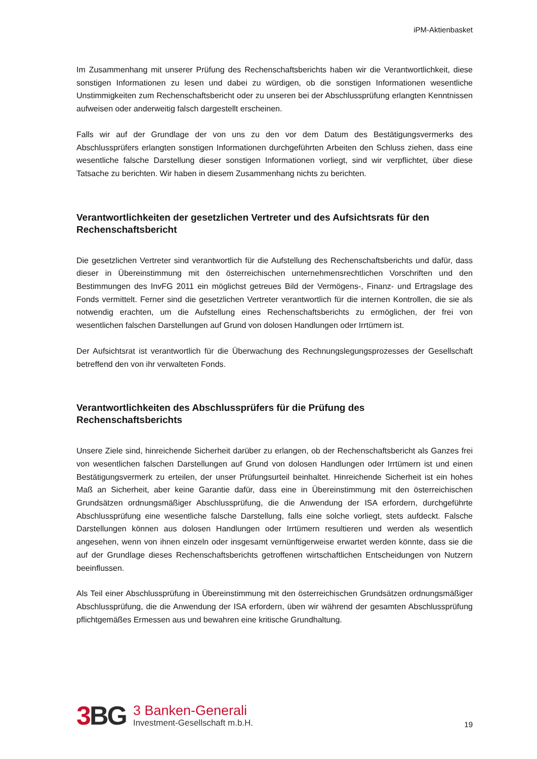iPM-Aktienbasket
Im Zusammenhang mit unserer Prüfung des Rechenschaftsberichts haben wir die Verantwortlichkeit, diese sonstigen Informationen zu lesen und dabei zu würdigen, ob die sonstigen Informationen wesentliche Unstimmigkeiten zum Rechenschaftsbericht oder zu unseren bei der Abschlussprüfung erlangten Kenntnissen aufweisen oder anderweitig falsch dargestellt erscheinen.
Falls wir auf der Grundlage der von uns zu den vor dem Datum des Bestätigungsvermerks des Abschlussprüfers erlangten sonstigen Informationen durchgeführten Arbeiten den Schluss ziehen, dass eine wesentliche falsche Darstellung dieser sonstigen Informationen vorliegt, sind wir verpflichtet, über diese Tatsache zu berichten. Wir haben in diesem Zusammenhang nichts zu berichten.
Verantwortlichkeiten der gesetzlichen Vertreter und des Aufsichtsrats für den Rechenschaftsbericht
Die gesetzlichen Vertreter sind verantwortlich für die Aufstellung des Rechenschaftsberichts und dafür, dass dieser in Übereinstimmung mit den österreichischen unternehmensrechtlichen Vorschriften und den Bestimmungen des InvFG 2011 ein möglichst getreues Bild der Vermögens-, Finanz- und Ertragslage des Fonds vermittelt. Ferner sind die gesetzlichen Vertreter verantwortlich für die internen Kontrollen, die sie als notwendig erachten, um die Aufstellung eines Rechenschaftsberichts zu ermöglichen, der frei von wesentlichen falschen Darstellungen auf Grund von dolosen Handlungen oder Irrtümern ist.
Der Aufsichtsrat ist verantwortlich für die Überwachung des Rechnungslegungsprozesses der Gesellschaft betreffend den von ihr verwalteten Fonds.
Verantwortlichkeiten des Abschlussprüfers für die Prüfung des Rechenschaftsberichts
Unsere Ziele sind, hinreichende Sicherheit darüber zu erlangen, ob der Rechenschaftsbericht als Ganzes frei von wesentlichen falschen Darstellungen auf Grund von dolosen Handlungen oder Irrtümern ist und einen Bestätigungsvermerk zu erteilen, der unser Prüfungsurteil beinhaltet. Hinreichende Sicherheit ist ein hohes Maß an Sicherheit, aber keine Garantie dafür, dass eine in Übereinstimmung mit den österreichischen Grundsätzen ordnungsmäßiger Abschlussprüfung, die die Anwendung der ISA erfordern, durchgeführte Abschlussprüfung eine wesentliche falsche Darstellung, falls eine solche vorliegt, stets aufdeckt. Falsche Darstellungen können aus dolosen Handlungen oder Irrtümern resultieren und werden als wesentlich angesehen, wenn von ihnen einzeln oder insgesamt vernünftigerweise erwartet werden könnte, dass sie die auf der Grundlage dieses Rechenschaftsberichts getroffenen wirtschaftlichen Entscheidungen von Nutzern beeinflussen.
Als Teil einer Abschlussprüfung in Übereinstimmung mit den österreichischen Grundsätzen ordnungsmäßiger Abschlussprüfung, die die Anwendung der ISA erfordern, üben wir während der gesamten Abschlussprüfung pflichtgemäßes Ermessen aus und bewahren eine kritische Grundhaltung.
3 BG
3 Banken-Generali
Investment-Gesellschaft m.b.H.
19